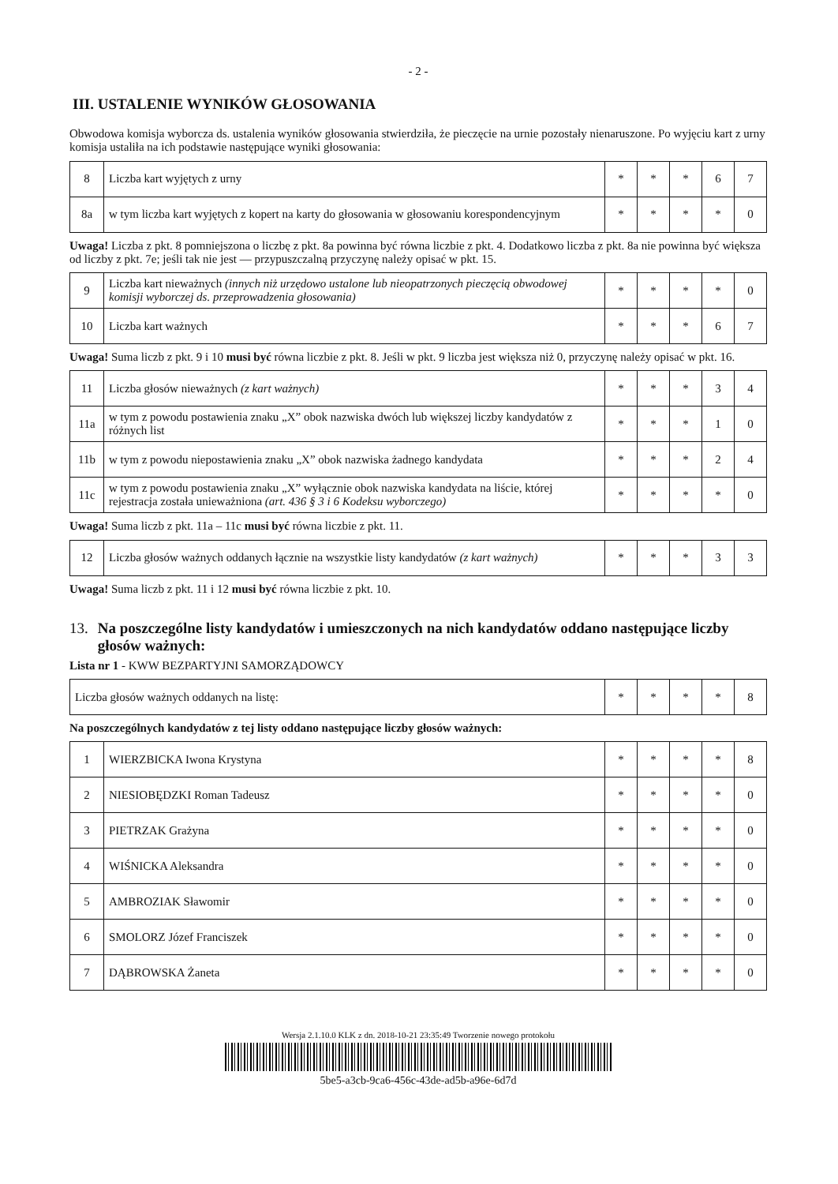- 2 -
III. USTALENIE WYNIKÓW GŁOSOWANIA
Obwodowa komisja wyborcza ds. ustalenia wyników głosowania stwierdziła, że pieczęcie na urnie pozostały nienaruszone. Po wyjęciu kart z urny komisja ustaliła na ich podstawie następujące wyniki głosowania:
| 8 | Liczba kart wyjętych z urny | * | * | * | 6 | 7 |
| 8a | w tym liczba kart wyjętych z kopert na karty do głosowania w głosowaniu korespondencyjnym | * | * | * | * | 0 |
Uwaga! Liczba z pkt. 8 pomniejszona o liczbę z pkt. 8a powinna być równa liczbie z pkt. 4. Dodatkowo liczba z pkt. 8a nie powinna być większa od liczby z pkt. 7e; jeśli tak nie jest — przypuszczalną przyczynę należy opisać w pkt. 15.
| 9 | Liczba kart nieważnych (innych niż urzędowo ustalone lub nieopatrzonych pieczęcią obwodowej komisji wyborczej ds. przeprowadzenia głosowania) | * | * | * | * | 0 |
| 10 | Liczba kart ważnych | * | * | * | 6 | 7 |
Uwaga! Suma liczb z pkt. 9 i 10 musi być równa liczbie z pkt. 8. Jeśli w pkt. 9 liczba jest większa niż 0, przyczynę należy opisać w pkt. 16.
| 11 | Liczba głosów nieważnych (z kart ważnych) | * | * | * | 3 | 4 |
| 11a | w tym z powodu postawienia znaku „X” obok nazwiska dwóch lub większej liczby kandydatów z różnych list | * | * | * | 1 | 0 |
| 11b | w tym z powodu niepostawienia znaku „X” obok nazwiska żadnego kandydata | * | * | * | 2 | 4 |
| 11c | w tym z powodu postawienia znaku „X” wyłącznie obok nazwiska kandydata na liście, której rejestracja została unieważniona (art. 436 § 3 i 6 Kodeksu wyborczego) | * | * | * | * | 0 |
Uwaga! Suma liczb z pkt. 11a – 11c musi być równa liczbie z pkt. 11.
| 12 | Liczba głosów ważnych oddanych łącznie na wszystkie listy kandydatów (z kart ważnych) | * | * | * | 3 | 3 |
Uwaga! Suma liczb z pkt. 11 i 12 musi być równa liczbie z pkt. 10.
13. Na poszczególne listy kandydatów i umieszczonych na nich kandydatów oddano następujące liczby głosów ważnych:
Lista nr 1 - KWW BEZPARTYJNI SAMORZĄDOWCY
| Liczba głosów ważnych oddanych na listę: | * | * | * | * | 8 |
Na poszczególnych kandydatów z tej listy oddano następujące liczby głosów ważnych:
| 1 | WIERZBICKA Iwona Krystyna | * | * | * | * | 8 |
| 2 | NIESIOBĘDZKI Roman Tadeusz | * | * | * | * | 0 |
| 3 | PIETRZAK Grażyna | * | * | * | * | 0 |
| 4 | WIŚNICKA Aleksandra | * | * | * | * | 0 |
| 5 | AMBROZIAK Sławomir | * | * | * | * | 0 |
| 6 | SMOLORZ Józef Franciszek | * | * | * | * | 0 |
| 7 | DĄBROWSKA Żaneta | * | * | * | * | 0 |
Wersja 2.1.10.0 KLK z dn. 2018-10-21 23:35:49 Tworzenie nowego protokołu
5be5-a3cb-9ca6-456c-43de-ad5b-a96e-6d7d